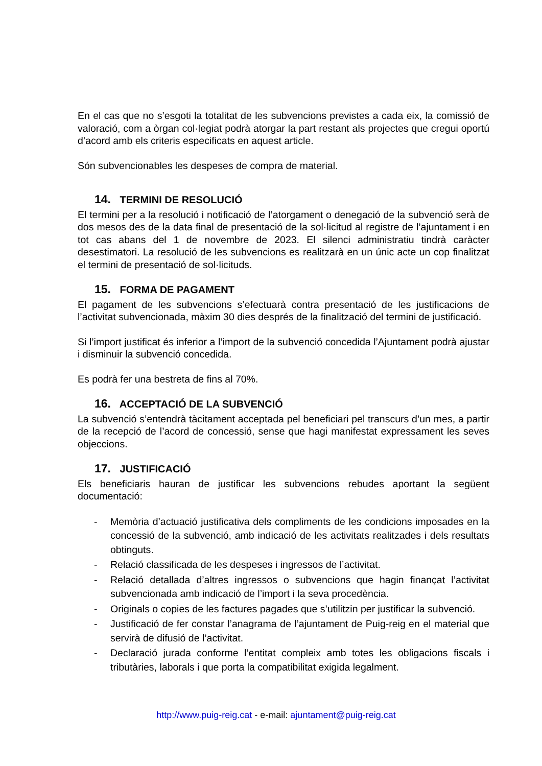En el cas que no s’esgoti la totalitat de les subvencions previstes a cada eix, la comissió de valoració, com a òrgan col·legiat podrà atorgar la part restant als projectes que cregui oportú d’acord amb els criteris especificats en aquest article.
Són subvencionables les despeses de compra de material.
14. TERMINI DE RESOLUCIÓ
El termini per a la resolució i notificació de l’atorgament o denegació de la subvenció serà de dos mesos des de la data final de presentació de la sol·licitud al registre de l’ajuntament i en tot cas abans del 1 de novembre de 2023. El silenci administratiu tindrà caràcter desestimatori. La resolució de les subvencions es realitzarà en un únic acte un cop finalitzat el termini de presentació de sol·licituds.
15. FORMA DE PAGAMENT
El pagament de les subvencions s’efectuarà contra presentació de les justificacions de l’activitat subvencionada, màxim 30 dies després de la finalització del termini de justificació.
Si l’import justificat és inferior a l’import de la subvenció concedida l’Ajuntament podrà ajustar i disminuir la subvenció concedida.
Es podrà fer una bestreta de fins al 70%.
16. ACCEPTACIÓ DE LA SUBVENCIÓ
La subvenció s’entendrà tàcitament acceptada pel beneficiari pel transcurs d’un mes, a partir de la recepció de l’acord de concessió, sense que hagi manifestat expressament les seves objeccions.
17. JUSTIFICACIÓ
Els beneficiaris hauran de justificar les subvencions rebudes aportant la següent documentació:
- Memòria d’actuació justificativa dels compliments de les condicions imposades en la concessió de la subvenció, amb indicació de les activitats realitzades i dels resultats obtinguts.
- Relació classificada de les despeses i ingressos de l’activitat.
- Relació detallada d’altres ingressos o subvencions que hagin finançat l’activitat subvencionada amb indicació de l’import i la seva procedència.
- Originals o copies de les factures pagades que s’utilitzin per justificar la subvenció.
- Justificació de fer constar l’anagrama de l’ajuntament de Puig-reig en el material que servirà de difusió de l’activitat.
- Declaració jurada conforme l’entitat compleix amb totes les obligacions fiscals i tributàries, laborals i que porta la compatibilitat exigida legalment.
http://www.puig-reig.cat - e-mail: ajuntament@puig-reig.cat